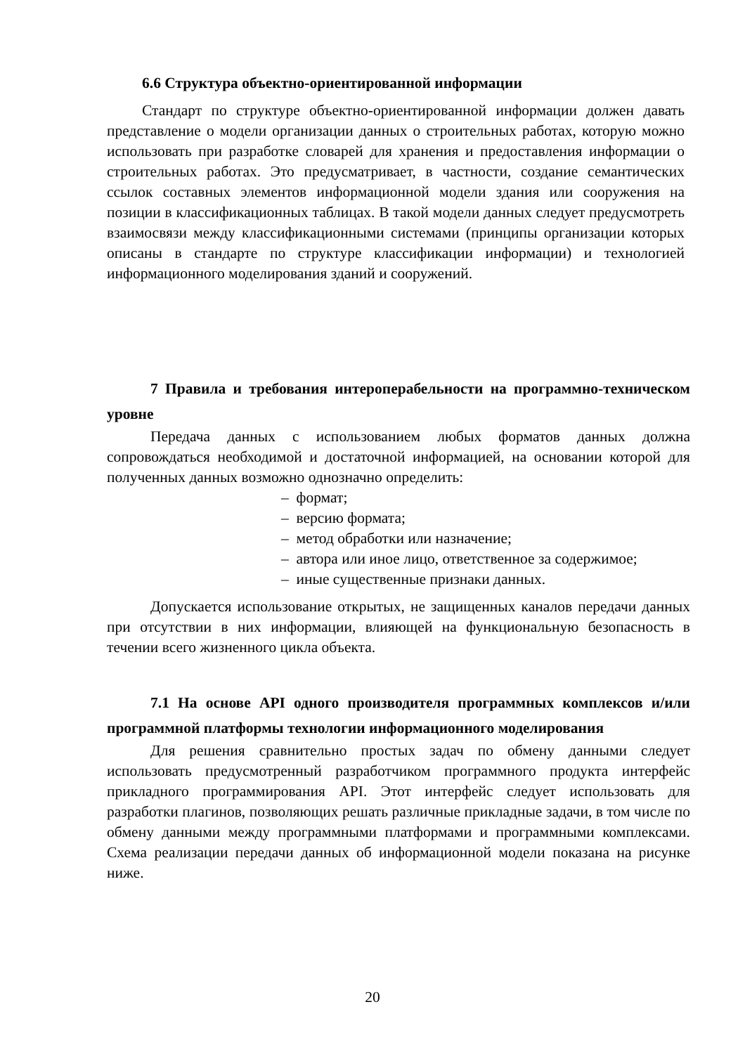6.6 Структура объектно-ориентированной информации
Стандарт по структуре объектно-ориентированной информации должен давать представление о модели организации данных о строительных работах, которую можно использовать при разработке словарей для хранения и предоставления информации о строительных работах. Это предусматривает, в частности, создание семантических ссылок составных элементов информационной модели здания или сооружения на позиции в классификационных таблицах. В такой модели данных следует предусмотреть взаимосвязи между классификационными системами (принципы организации которых описаны в стандарте по структуре классификации информации) и технологией информационного моделирования зданий и сооружений.
7 Правила и требования интероперабельности на программно-техническом уровне
Передача данных с использованием любых форматов данных должна сопровождаться необходимой и достаточной информацией, на основании которой для полученных данных возможно однозначно определить:
– формат;
– версию формата;
– метод обработки или назначение;
– автора или иное лицо, ответственное за содержимое;
– иные существенные признаки данных.
Допускается использование открытых, не защищенных каналов передачи данных при отсутствии в них информации, влияющей на функциональную безопасность в течении всего жизненного цикла объекта.
7.1 На основе API одного производителя программных комплексов и/или программной платформы технологии информационного моделирования
Для решения сравнительно простых задач по обмену данными следует использовать предусмотренный разработчиком программного продукта интерфейс прикладного программирования API. Этот интерфейс следует использовать для разработки плагинов, позволяющих решать различные прикладные задачи, в том числе по обмену данными между программными платформами и программными комплексами. Схема реализации передачи данных об информационной модели показана на рисунке ниже.
20